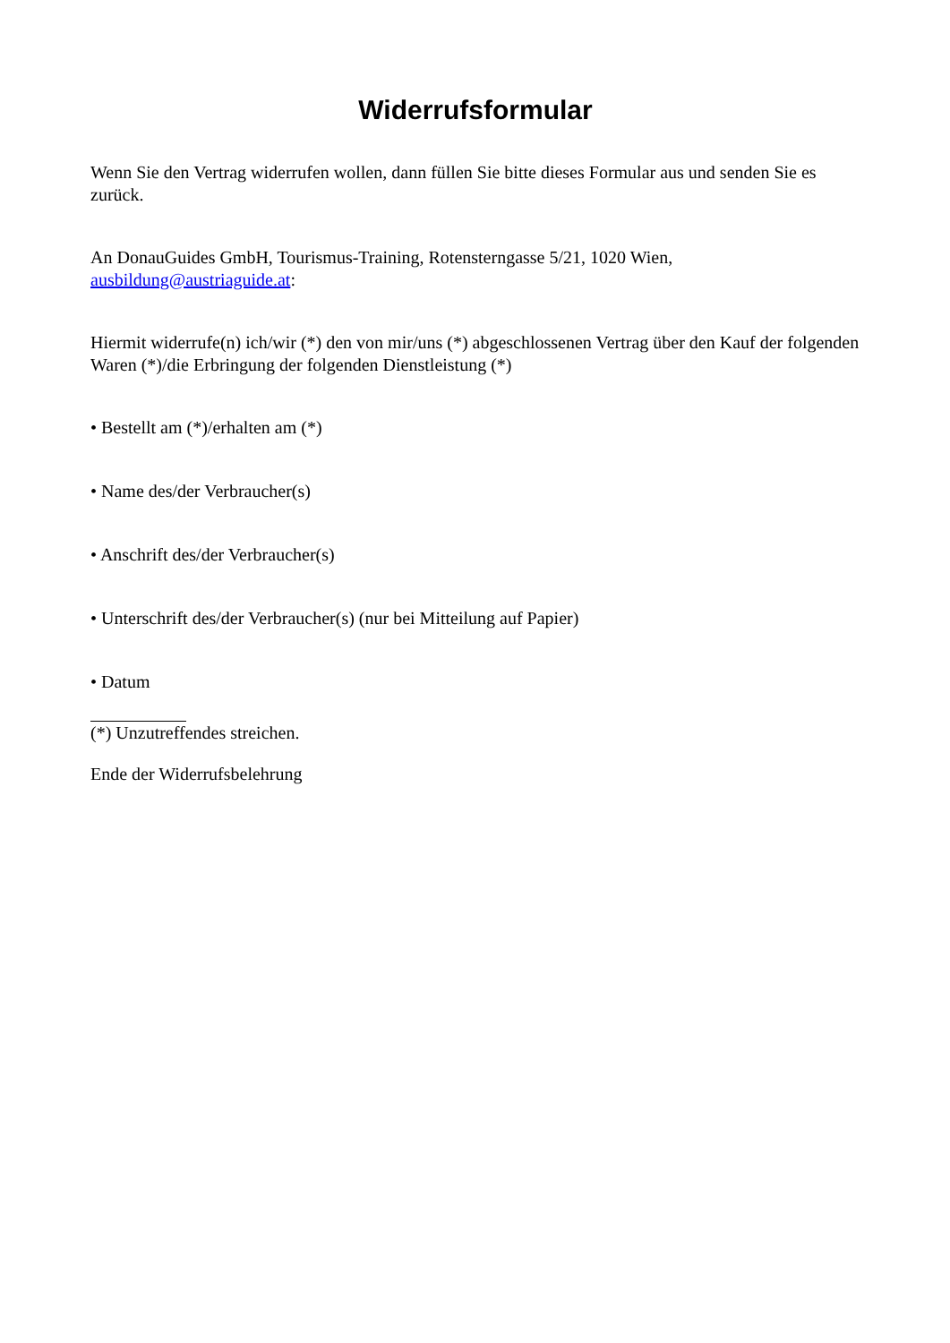Widerrufsformular
Wenn Sie den Vertrag widerrufen wollen, dann füllen Sie bitte dieses Formular aus und senden Sie es zurück.
An DonauGuides GmbH, Tourismus-Training, Rotensterngasse 5/21, 1020 Wien, ausbildung@austriaguide.at:
Hiermit widerrufe(n) ich/wir (*) den von mir/uns (*) abgeschlossenen Vertrag über den Kauf der folgenden Waren (*)/die Erbringung der folgenden Dienstleistung (*)
• Bestellt am (*)/erhalten am (*)
• Name des/der Verbraucher(s)
• Anschrift des/der Verbraucher(s)
• Unterschrift des/der Verbraucher(s) (nur bei Mitteilung auf Papier)
• Datum
(*) Unzutreffendes streichen.
Ende der Widerrufsbelehrung